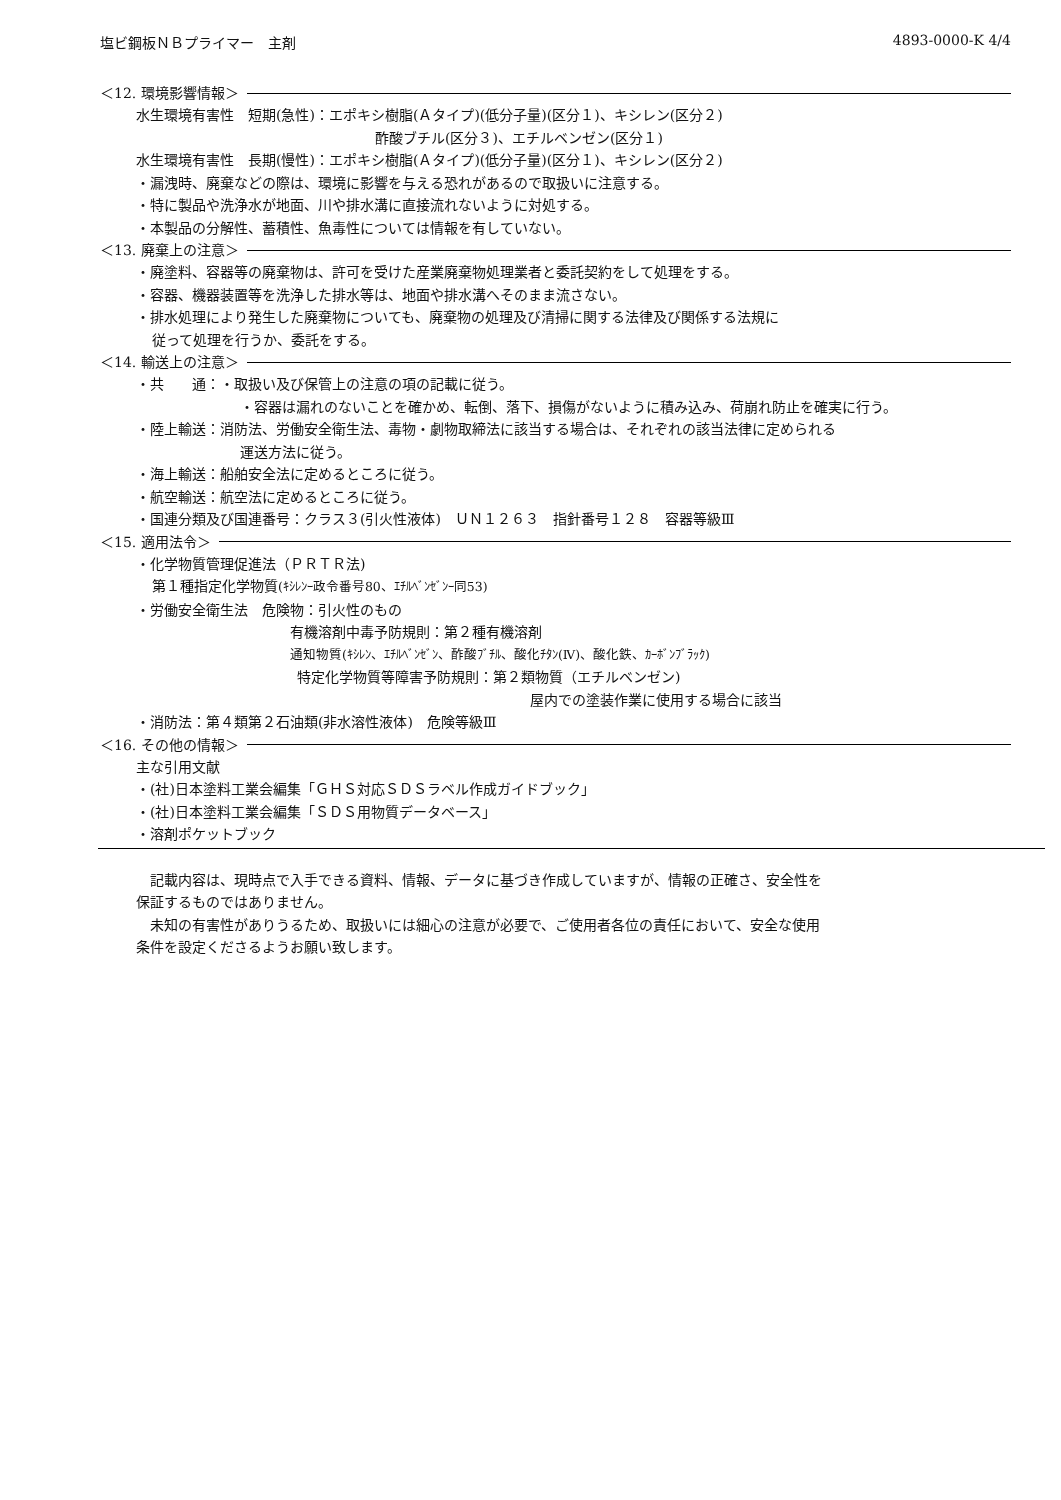塩ビ鋼板ＮＢプライマー　主剤 4893-0000-K 4/4
＜12. 環境影響情報＞
水生環境有害性　短期(急性)：エポキシ樹脂(Ａタイプ)(低分子量)(区分１)、キシレン(区分２)
酢酸ブチル(区分３)、エチルベンゼン(区分１)
水生環境有害性　長期(慢性)：エポキシ樹脂(Ａタイプ)(低分子量)(区分１)、キシレン(区分２)
・漏洩時、廃棄などの際は、環境に影響を与える恐れがあるので取扱いに注意する。
・特に製品や洗浄水が地面、川や排水溝に直接流れないように対処する。
・本製品の分解性、蓄積性、魚毒性については情報を有していない。
＜13. 廃棄上の注意＞
・廃塗料、容器等の廃棄物は、許可を受けた産業廃棄物処理業者と委託契約をして処理をする。
・容器、機器装置等を洗浄した排水等は、地面や排水溝へそのまま流さない。
・排水処理により発生した廃棄物についても、廃棄物の処理及び清掃に関する法律及び関係する法規に
従って処理を行うか、委託をする。
＜14. 輸送上の注意＞
・共　　通：・取扱い及び保管上の注意の項の記載に従う。
・容器は漏れのないことを確かめ、転倒、落下、損傷がないように積み込み、荷崩れ防止を確実に行う。
・陸上輸送：消防法、労働安全衛生法、毒物・劇物取締法に該当する場合は、それぞれの該当法律に定められる
運送方法に従う。
・海上輸送：船舶安全法に定めるところに従う。
・航空輸送：航空法に定めるところに従う。
・国連分類及び国連番号：クラス３(引火性液体)　ＵＮ１２６３　指針番号１２８　容器等級Ⅲ
＜15. 適用法令＞
・化学物質管理促進法（ＰＲＴＲ法)
第１種指定化学物質(ｷｼﾚﾝｰ政令番号80、ｴﾁﾙﾍﾞﾝｾﾞﾝｰ同53)
・労働安全衛生法　危険物：引火性のもの
有機溶剤中毒予防規則：第２種有機溶剤
通知物質(ｷｼﾚﾝ、ｴﾁﾙﾍﾞﾝｾﾞﾝ、酢酸ﾌﾞﾁﾙ、酸化ﾁﾀﾝ(Ⅳ)、酸化鉄、ｶｰﾎﾞﾝﾌﾞﾗｯｸ)
特定化学物質等障害予防規則：第２類物質（エチルベンゼン)
屋内での塗装作業に使用する場合に該当
・消防法：第４類第２石油類(非水溶性液体)　危険等級Ⅲ
＜16. その他の情報＞
主な引用文献
・(社)日本塗料工業会編集「ＧＨＳ対応ＳＤＳラベル作成ガイドブック」
・(社)日本塗料工業会編集「ＳＤＳ用物質データベース」
・溶剤ポケットブック
　記載内容は、現時点で入手できる資料、情報、データに基づき作成していますが、情報の正確さ、安全性を
保証するものではありません。
　未知の有害性がありうるため、取扱いには細心の注意が必要で、ご使用者各位の責任において、安全な使用
条件を設定くださるようお願い致します。